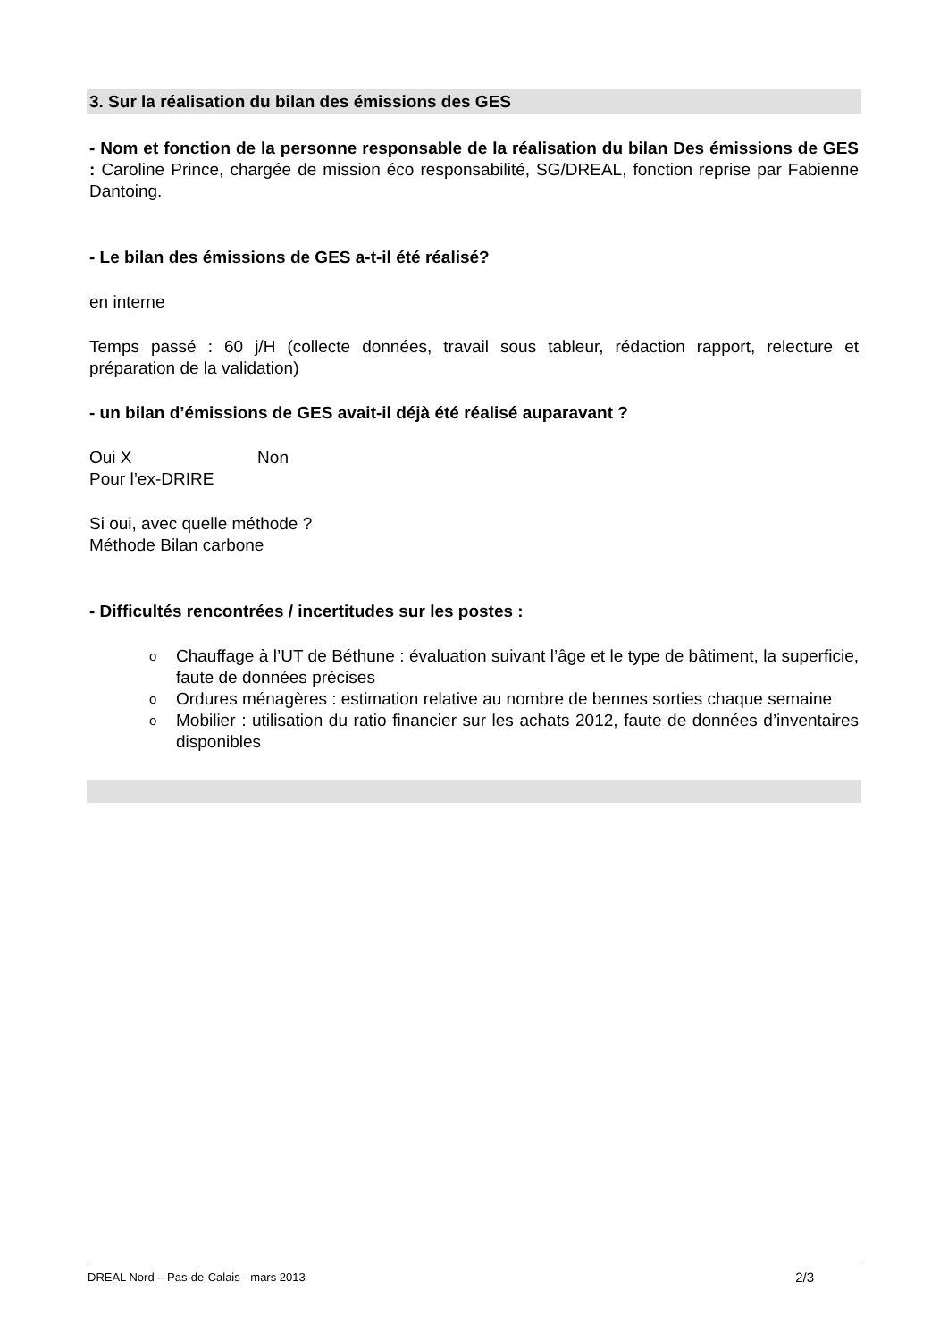3. Sur la réalisation du bilan des émissions des GES
- Nom et fonction de la personne responsable de la réalisation du bilan Des émissions de GES : Caroline Prince, chargée de mission éco responsabilité, SG/DREAL, fonction reprise par Fabienne Dantoing.
- Le bilan des émissions de GES a-t-il été réalisé?
en interne
Temps passé : 60 j/H (collecte données, travail sous tableur, rédaction rapport, relecture et préparation de la validation)
- un bilan d’émissions de GES avait-il déjà été réalisé auparavant ?
Oui X Non
Pour l’ex-DRIRE
Si oui, avec quelle méthode ?
Méthode Bilan carbone
- Difficultés rencontrées / incertitudes sur les postes :
o Chauffage à l’UT de Béthune : évaluation suivant l’âge et le type de bâtiment, la superficie, faute de données précises
o Ordures ménagères : estimation relative au nombre de bennes sorties chaque semaine
o Mobilier : utilisation du ratio financier sur les achats 2012, faute de données d’inventaires disponibles
DREAL Nord – Pas-de-Calais - mars 2013 2/3